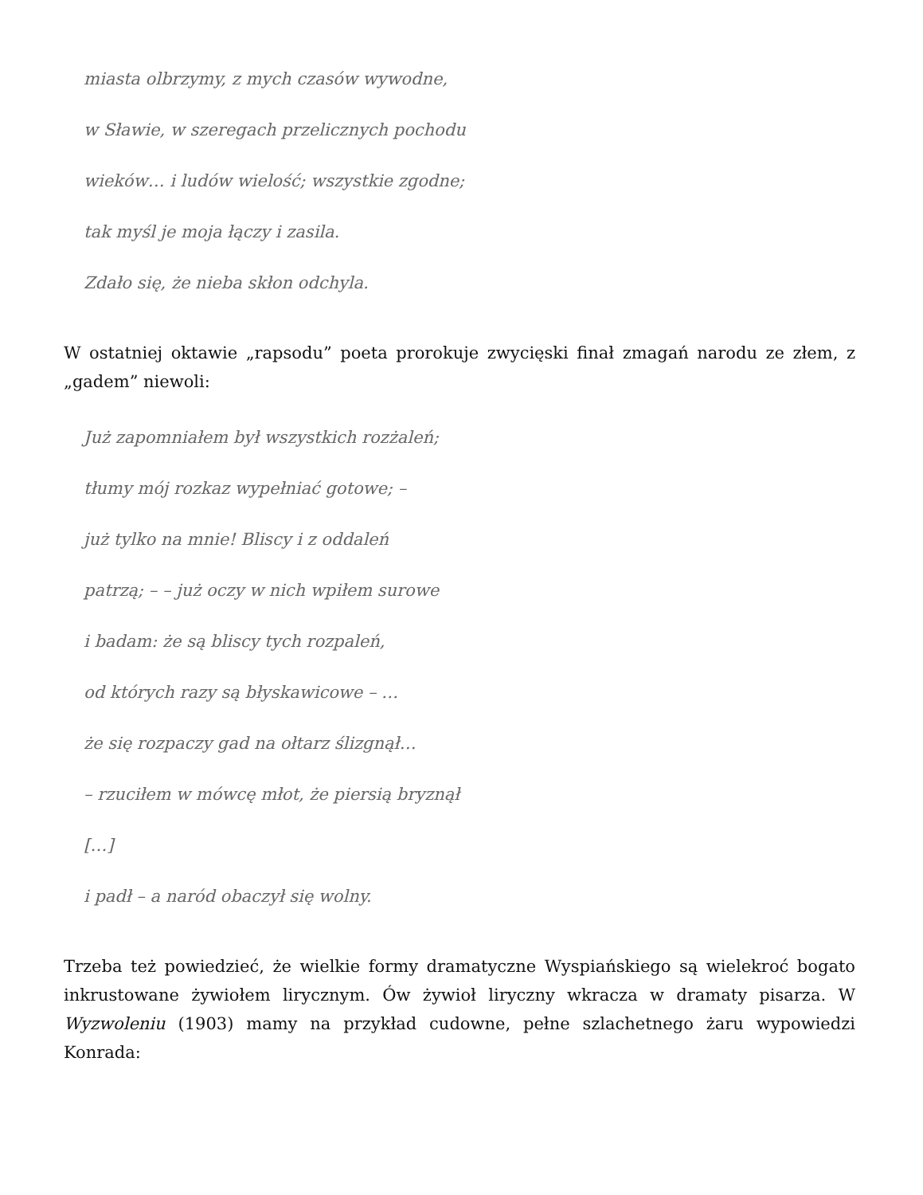miasta olbrzymy, z mych czasów wywodne,
w Sławie, w szeregach przelicznych pochodu
wieków… i ludów wielość; wszystkie zgodne;
tak myśl je moja łączy i zasila.
Zdało się, że nieba skłon odchyla.
W ostatniej oktawie „rapsodu” poeta prorokuje zwycięski finał zmagań narodu ze złem, z „gadem” niewoli:
Już zapomniałem był wszystkich rozżaleń;
tłumy mój rozkaz wypełniać gotowe; –
już tylko na mnie! Bliscy i z oddaleń
patrzą; – – już oczy w nich wpiłem surowe
i badam: że są bliscy tych rozpaleń,
od których razy są błyskawicowe – …
że się rozpaczy gad na ołtarz ślizgnął…
– rzuciłem w mówcę młot, że piersią bryznął
[…]
i padł – a naród obaczył się wolny.
Trzeba też powiedzieć, że wielkie formy dramatyczne Wyspiańskiego są wielekroć bogato inkrustowane żywiołem lirycznym. Ów żywioł liryczny wkracza w dramaty pisarza. W Wyzwoleniu (1903) mamy na przykład cudowne, pełne szlachetnego żaru wypowiedzi Konrada: